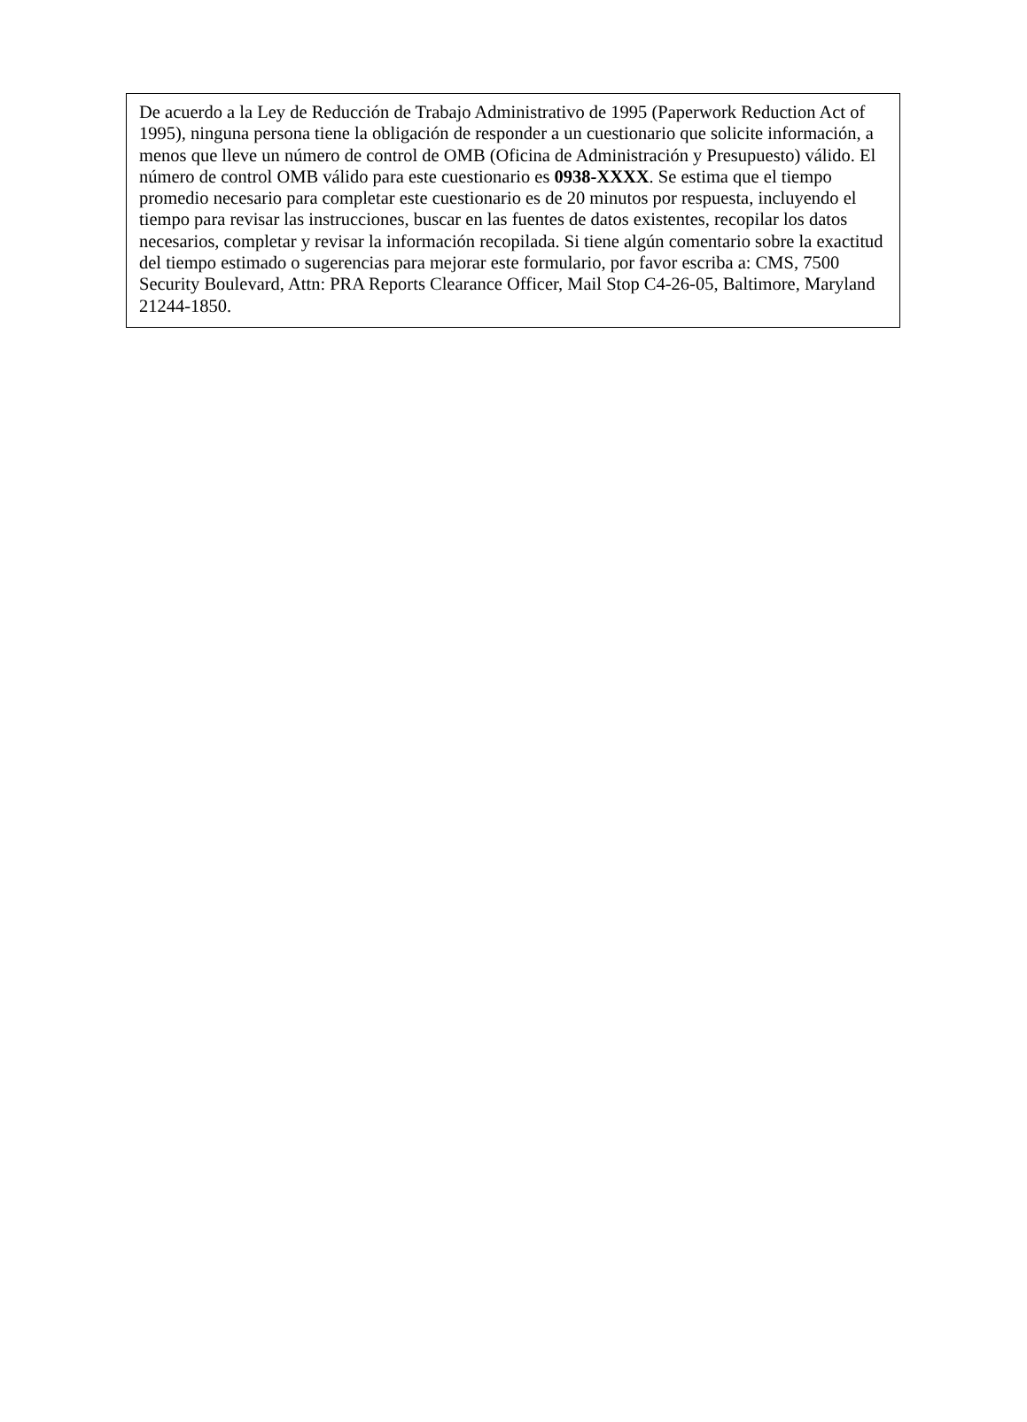De acuerdo a la Ley de Reducción de Trabajo Administrativo de 1995 (Paperwork Reduction Act of 1995), ninguna persona tiene la obligación de responder a un cuestionario que solicite información, a menos que lleve un número de control de OMB (Oficina de Administración y Presupuesto) válido. El número de control OMB válido para este cuestionario es 0938-XXXX. Se estima que el tiempo promedio necesario para completar este cuestionario es de 20 minutos por respuesta, incluyendo el tiempo para revisar las instrucciones, buscar en las fuentes de datos existentes, recopilar los datos necesarios, completar y revisar la información recopilada. Si tiene algún comentario sobre la exactitud del tiempo estimado o sugerencias para mejorar este formulario, por favor escriba a: CMS, 7500 Security Boulevard, Attn: PRA Reports Clearance Officer, Mail Stop C4-26-05, Baltimore, Maryland 21244-1850.